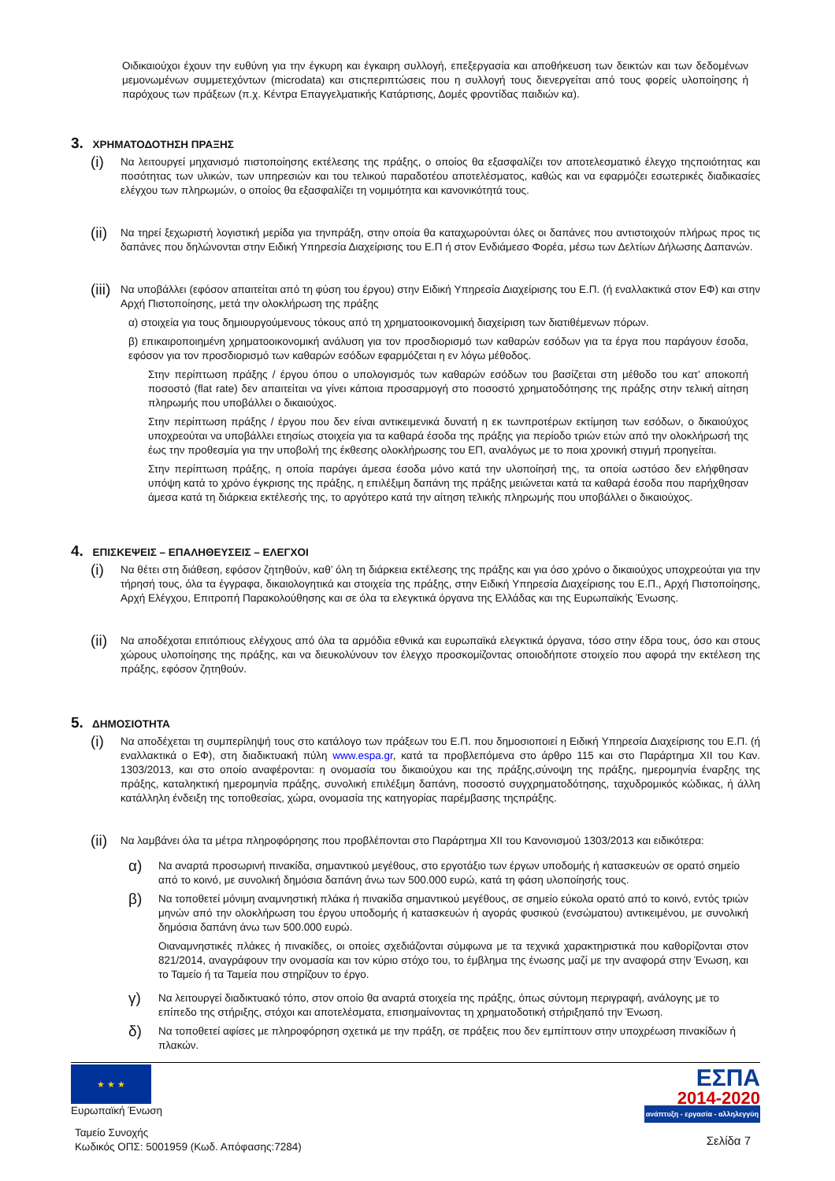Οιδικαιούχοι έχουν την ευθύνη για την έγκυρη και έγκαιρη συλλογή, επεξεργασία και αποθήκευση των δεικτών και των δεδομένων μεμονωμένων συμμετεχόντων (microdata) και στιςπεριπτώσεις που η συλλογή τους διενεργείται από τους φορείς υλοποίησης ή παρόχους των πράξεων (π.χ. Κέντρα Επαγγελματικής Κατάρτισης, Δομές φροντίδας παιδιών κα).
3. ΧΡΗΜΑΤΟΔΟΤΗΣΗ ΠΡΑΞΗΣ
(i)
Να λειτουργεί μηχανισμό πιστοποίησης εκτέλεσης της πράξης, ο οποίος θα εξασφαλίζει τον αποτελεσματικό έλεγχο τηςποιότητας και ποσότητας των υλικών, των υπηρεσιών και του τελικού παραδοτέου αποτελέσματος, καθώς και να εφαρμόζει εσωτερικές διαδικασίες ελέγχου των πληρωμών, ο οποίος θα εξασφαλίζει τη νομιμότητα και κανονικότητά τους.
(ii)
Να τηρεί ξεχωριστή λογιστική μερίδα για τηνπράξη, στην οποία θα καταχωρούνται όλες οι δαπάνες που αντιστοιχούν πλήρως προς τις δαπάνες που δηλώνονται στην Ειδική Υπηρεσία Διαχείρισης του Ε.Π ή στον Ενδιάμεσο Φορέα, μέσω των Δελτίων Δήλωσης Δαπανών.
(iii)
Να υποβάλλει (εφόσον απαιτείται από τη φύση του έργου) στην Ειδική Υπηρεσία Διαχείρισης του Ε.Π. (ή εναλλακτικά στον ΕΦ) και στην Αρχή Πιστοποίησης, μετά την ολοκλήρωση της πράξης
α) στοιχεία για τους δημιουργούμενους τόκους από τη χρηματοοικονομική διαχείριση των διατιθέμενων πόρων.
β) επικαιροποιημένη χρηματοοικονομική ανάλυση για τον προσδιορισμό των καθαρών εσόδων για τα έργα που παράγουν έσοδα, εφόσον για τον προσδιορισμό των καθαρών εσόδων εφαρμόζεται η εν λόγω μέθοδος.
Στην περίπτωση πράξης / έργου όπου ο υπολογισμός των καθαρών εσόδων του βασίζεται στη μέθοδο του κατ’ αποκοπή ποσοστό (flat rate) δεν απαιτείται να γίνει κάποια προσαρμογή στο ποσοστό χρηματοδότησης της πράξης στην τελική αίτηση πληρωμής που υποβάλλει ο δικαιούχος.
Στην περίπτωση πράξης / έργου που δεν είναι αντικειμενικά δυνατή η εκ τωνπροτέρων εκτίμηση των εσόδων, ο δικαιούχος υποχρεούται να υποβάλλει ετησίως στοιχεία για τα καθαρά έσοδα της πράξης για περίοδο τριών ετών από την ολοκλήρωσή της έως την προθεσμία για την υποβολή της έκθεσης ολοκλήρωσης του ΕΠ, αναλόγως με το ποια χρονική στιγμή προηγείται.
Στην περίπτωση πράξης, η οποία παράγει άμεσα έσοδα μόνο κατά την υλοποίησή της, τα οποία ωστόσο δεν ελήφθησαν υπόψη κατά το χρόνο έγκρισης της πράξης, η επιλέξιμη δαπάνη της πράξης μειώνεται κατά τα καθαρά έσοδα που παρήχθησαν άμεσα κατά τη διάρκεια εκτέλεσής της, το αργότερο κατά την αίτηση τελικής πληρωμής που υποβάλλει ο δικαιούχος.
4. ΕΠΙΣΚΕΨΕΙΣ – ΕΠΑΛΗΘΕΥΣΕΙΣ – ΕΛΕΓΧΟΙ
(i)
Να θέτει στη διάθεση, εφόσον ζητηθούν, καθ’ όλη τη διάρκεια εκτέλεσης της πράξης και για όσο χρόνο ο δικαιούχος υποχρεούται για την τήρησή τους, όλα τα έγγραφα, δικαιολογητικά και στοιχεία της πράξης, στην Ειδική Υπηρεσία Διαχείρισης του Ε.Π., Αρχή Πιστοποίησης, Αρχή Ελέγχου, Επιτροπή Παρακολούθησης και σε όλα τα ελεγκτικά όργανα της Ελλάδας και της Ευρωπαϊκής Ένωσης.
(ii)
Να αποδέχοται επιτόπιους ελέγχους από όλα τα αρμόδια εθνικά και ευρωπαϊκά ελεγκτικά όργανα, τόσο στην έδρα τους, όσο και στους χώρους υλοποίησης της πράξης, και να διευκολύνουν τον έλεγχο προσκομίζοντας οποιοδήποτε στοιχείο που αφορά την εκτέλεση της πράξης, εφόσον ζητηθούν.
5. ΔΗΜΟΣΙΟΤΗΤΑ
(i)
Να αποδέχεται τη συμπερίληψή τους στο κατάλογο των πράξεων του Ε.Π. που δημοσιοποιεί η Ειδική Υπηρεσία Διαχείρισης του Ε.Π. (ή εναλλακτικά ο ΕΦ), στη διαδικτυακή πύλη www.espa.gr, κατά τα προβλεπόμενα στο άρθρο 115 και στο Παράρτημα ΧΙΙ του Καν. 1303/2013, και στο οποίο αναφέρονται: η ονομασία του δικαιούχου και της πράξης,σύνοψη της πράξης, ημερομηνία έναρξης της πράξης, καταληκτική ημερομηνία πράξης, συνολική επιλέξιμη δαπάνη, ποσοστό συγχρηματοδότησης, ταχυδρομικός κώδικας, ή άλλη κατάλληλη ένδειξη της τοποθεσίας, χώρα, ονομασία της κατηγορίας παρέμβασης τηςπράξης.
(ii)
Να λαμβάνει όλα τα μέτρα πληροφόρησης που προβλέπονται στο Παράρτημα XII του Κανονισμού 1303/2013 και ειδικότερα:
α)
Να αναρτά προσωρινή πινακίδα, σημαντικού μεγέθους, στο εργοτάξιο των έργων υποδομής ή κατασκευών σε ορατό σημείο από το κοινό, με συνολική δημόσια δαπάνη άνω των 500.000 ευρώ, κατά τη φάση υλοποίησής τους.
β)
Να τοποθετεί μόνιμη αναμνηστική πλάκα ή πινακίδα σημαντικού μεγέθους, σε σημείο εύκολα ορατό από το κοινό, εντός τριών μηνών από την ολοκλήρωση του έργου υποδομής ή κατασκευών ή αγοράς φυσικού (ενσώματου) αντικειμένου, με συνολική δημόσια δαπάνη άνω των 500.000 ευρώ.
Οιαναμνηστικές πλάκες ή πινακίδες, οι οποίες σχεδιάζονται σύμφωνα με τα τεχνικά χαρακτηριστικά που καθορίζονται στον 821/2014, αναγράφουν την ονομασία και τον κύριο στόχο του, το έμβλημα της ένωσης μαζί με την αναφορά στην Ένωση, και το Ταμείο ή τα Ταμεία που στηρίζουν το έργο.
γ)
Να λειτουργεί διαδικτυακό τόπο, στον οποίο θα αναρτά στοιχεία της πράξης, όπως σύντομη περιγραφή, ανάλογης με το επίπεδο της στήριξης, στόχοι και αποτελέσματα, επισημαίνοντας τη χρηματοδοτική στήριξηαπό την Ένωση.
δ)
Να τοποθετεί αφίσες με πληροφόρηση σχετικά με την πράξη, σε πράξεις που δεν εμπίπτουν στην υποχρέωση πινακίδων ή πλακών.
★ ★ ★
Ευρωπαϊκή Ένωση
Ταμείο Συνοχής
Κωδικός ΟΠΣ: 5001959 (Κωδ. Απόφασης:7284)
ΕΣΠΑ
2014-2020
ανάπτυξη - εργασία - αλληλεγγύη
Σελίδα 7